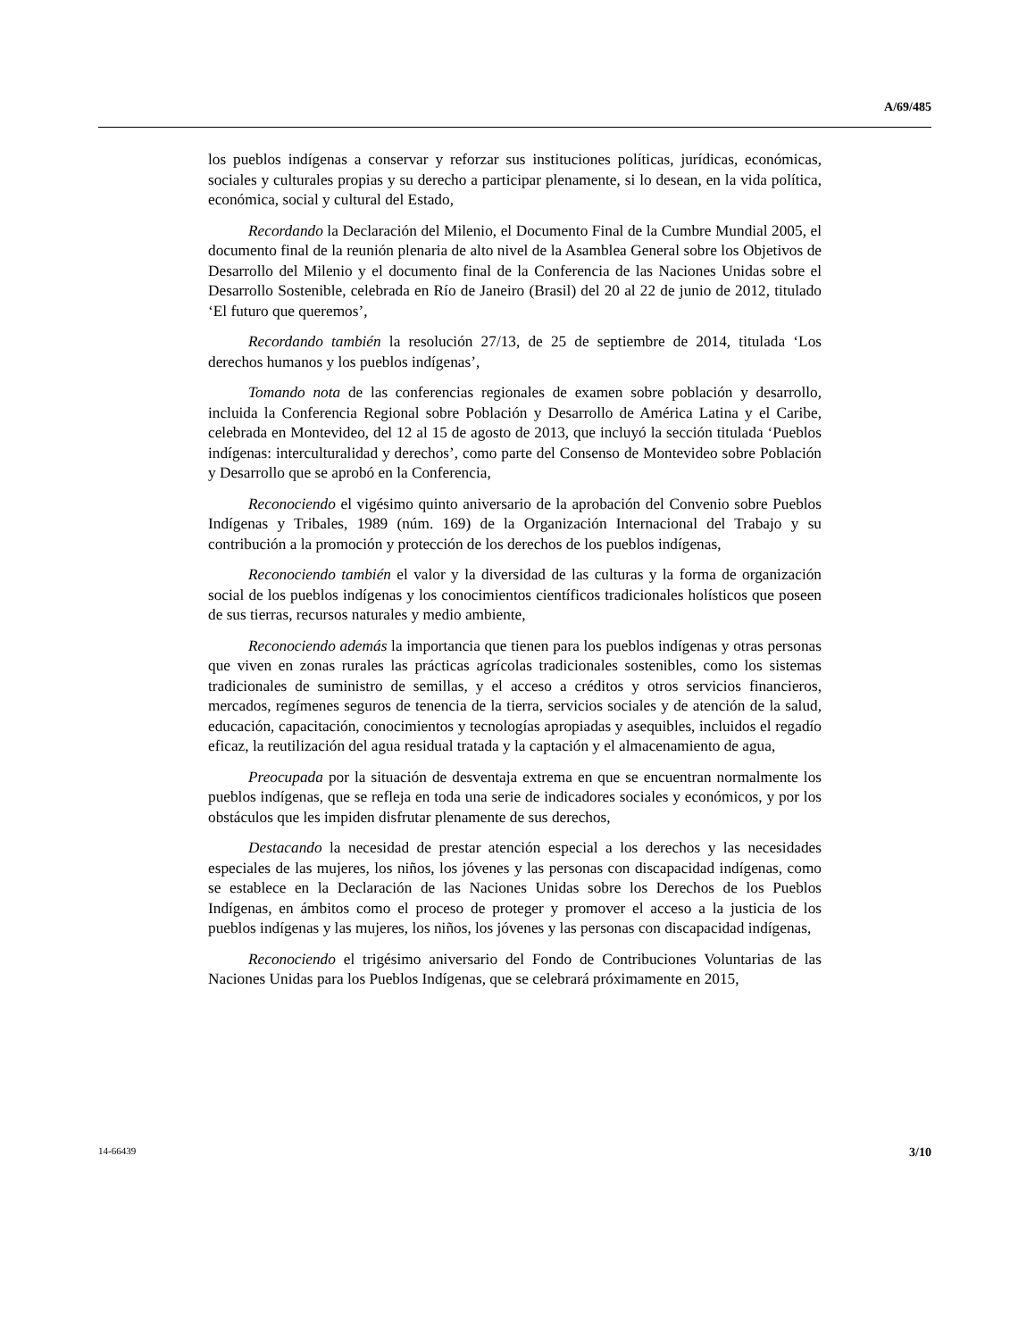A/69/485
los pueblos indígenas a conservar y reforzar sus instituciones políticas, jurídicas, económicas, sociales y culturales propias y su derecho a participar plenamente, si lo desean, en la vida política, económica, social y cultural del Estado,
Recordando la Declaración del Milenio, el Documento Final de la Cumbre Mundial 2005, el documento final de la reunión plenaria de alto nivel de la Asamblea General sobre los Objetivos de Desarrollo del Milenio y el documento final de la Conferencia de las Naciones Unidas sobre el Desarrollo Sostenible, celebrada en Río de Janeiro (Brasil) del 20 al 22 de junio de 2012, titulado ‘El futuro que queremos’,
Recordando también la resolución 27/13, de 25 de septiembre de 2014, titulada ‘Los derechos humanos y los pueblos indígenas’,
Tomando nota de las conferencias regionales de examen sobre población y desarrollo, incluida la Conferencia Regional sobre Población y Desarrollo de América Latina y el Caribe, celebrada en Montevideo, del 12 al 15 de agosto de 2013, que incluyó la sección titulada ‘Pueblos indígenas: interculturalidad y derechos’, como parte del Consenso de Montevideo sobre Población y Desarrollo que se aprobó en la Conferencia,
Reconociendo el vigésimo quinto aniversario de la aprobación del Convenio sobre Pueblos Indígenas y Tribales, 1989 (núm. 169) de la Organización Internacional del Trabajo y su contribución a la promoción y protección de los derechos de los pueblos indígenas,
Reconociendo también el valor y la diversidad de las culturas y la forma de organización social de los pueblos indígenas y los conocimientos científicos tradicionales holísticos que poseen de sus tierras, recursos naturales y medio ambiente,
Reconociendo además la importancia que tienen para los pueblos indígenas y otras personas que viven en zonas rurales las prácticas agrícolas tradicionales sostenibles, como los sistemas tradicionales de suministro de semillas, y el acceso a créditos y otros servicios financieros, mercados, regímenes seguros de tenencia de la tierra, servicios sociales y de atención de la salud, educación, capacitación, conocimientos y tecnologías apropiadas y asequibles, incluidos el regadío eficaz, la reutilización del agua residual tratada y la captación y el almacenamiento de agua,
Preocupada por la situación de desventaja extrema en que se encuentran normalmente los pueblos indígenas, que se refleja en toda una serie de indicadores sociales y económicos, y por los obstáculos que les impiden disfrutar plenamente de sus derechos,
Destacando la necesidad de prestar atención especial a los derechos y las necesidades especiales de las mujeres, los niños, los jóvenes y las personas con discapacidad indígenas, como se establece en la Declaración de las Naciones Unidas sobre los Derechos de los Pueblos Indígenas, en ámbitos como el proceso de proteger y promover el acceso a la justicia de los pueblos indígenas y las mujeres, los niños, los jóvenes y las personas con discapacidad indígenas,
Reconociendo el trigésimo aniversario del Fondo de Contribuciones Voluntarias de las Naciones Unidas para los Pueblos Indígenas, que se celebrará próximamente en 2015,
14-66439 3/10